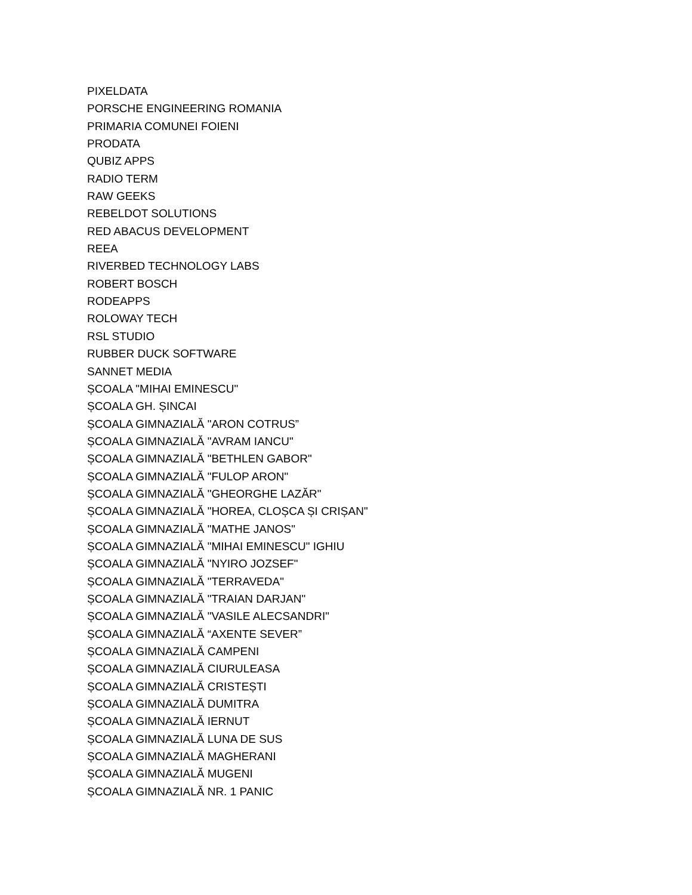PIXELDATA
PORSCHE ENGINEERING ROMANIA
PRIMARIA COMUNEI FOIENI
PRODATA
QUBIZ APPS
RADIO TERM
RAW GEEKS
REBELDOT SOLUTIONS
RED ABACUS DEVELOPMENT
REEA
RIVERBED TECHNOLOGY LABS
ROBERT BOSCH
RODEAPPS
ROLOWAY TECH
RSL STUDIO
RUBBER DUCK SOFTWARE
SANNET MEDIA
ȘCOALA "MIHAI EMINESCU"
ȘCOALA GH. ȘINCAI
ȘCOALA GIMNAZIALĂ "ARON COTRUS”
ȘCOALA GIMNAZIALĂ "AVRAM IANCU"
ȘCOALA GIMNAZIALĂ "BETHLEN GABOR"
ȘCOALA GIMNAZIALĂ "FULOP ARON"
ȘCOALA GIMNAZIALĂ "GHEORGHE LAZĂR"
ȘCOALA GIMNAZIALĂ "HOREA, CLOȘCA ȘI CRIȘAN"
ȘCOALA GIMNAZIALĂ "MATHE JANOS"
ȘCOALA GIMNAZIALĂ "MIHAI EMINESCU" IGHIU
ȘCOALA GIMNAZIALĂ "NYIRO JOZSEF"
ȘCOALA GIMNAZIALĂ "TERRAVEDA"
ȘCOALA GIMNAZIALĂ "TRAIAN DARJAN"
ȘCOALA GIMNAZIALĂ "VASILE ALECSANDRI"
ȘCOALA GIMNAZIALĂ “AXENTE SEVER”
ȘCOALA GIMNAZIALĂ CAMPENI
ȘCOALA GIMNAZIALĂ CIURULEASA
ȘCOALA GIMNAZIALĂ CRISTEȘTI
ȘCOALA GIMNAZIALĂ DUMITRA
ȘCOALA GIMNAZIALĂ IERNUT
ȘCOALA GIMNAZIALĂ LUNA DE SUS
ȘCOALA GIMNAZIALĂ MAGHERANI
ȘCOALA GIMNAZIALĂ MUGENI
ȘCOALA GIMNAZIALĂ NR. 1 PANIC